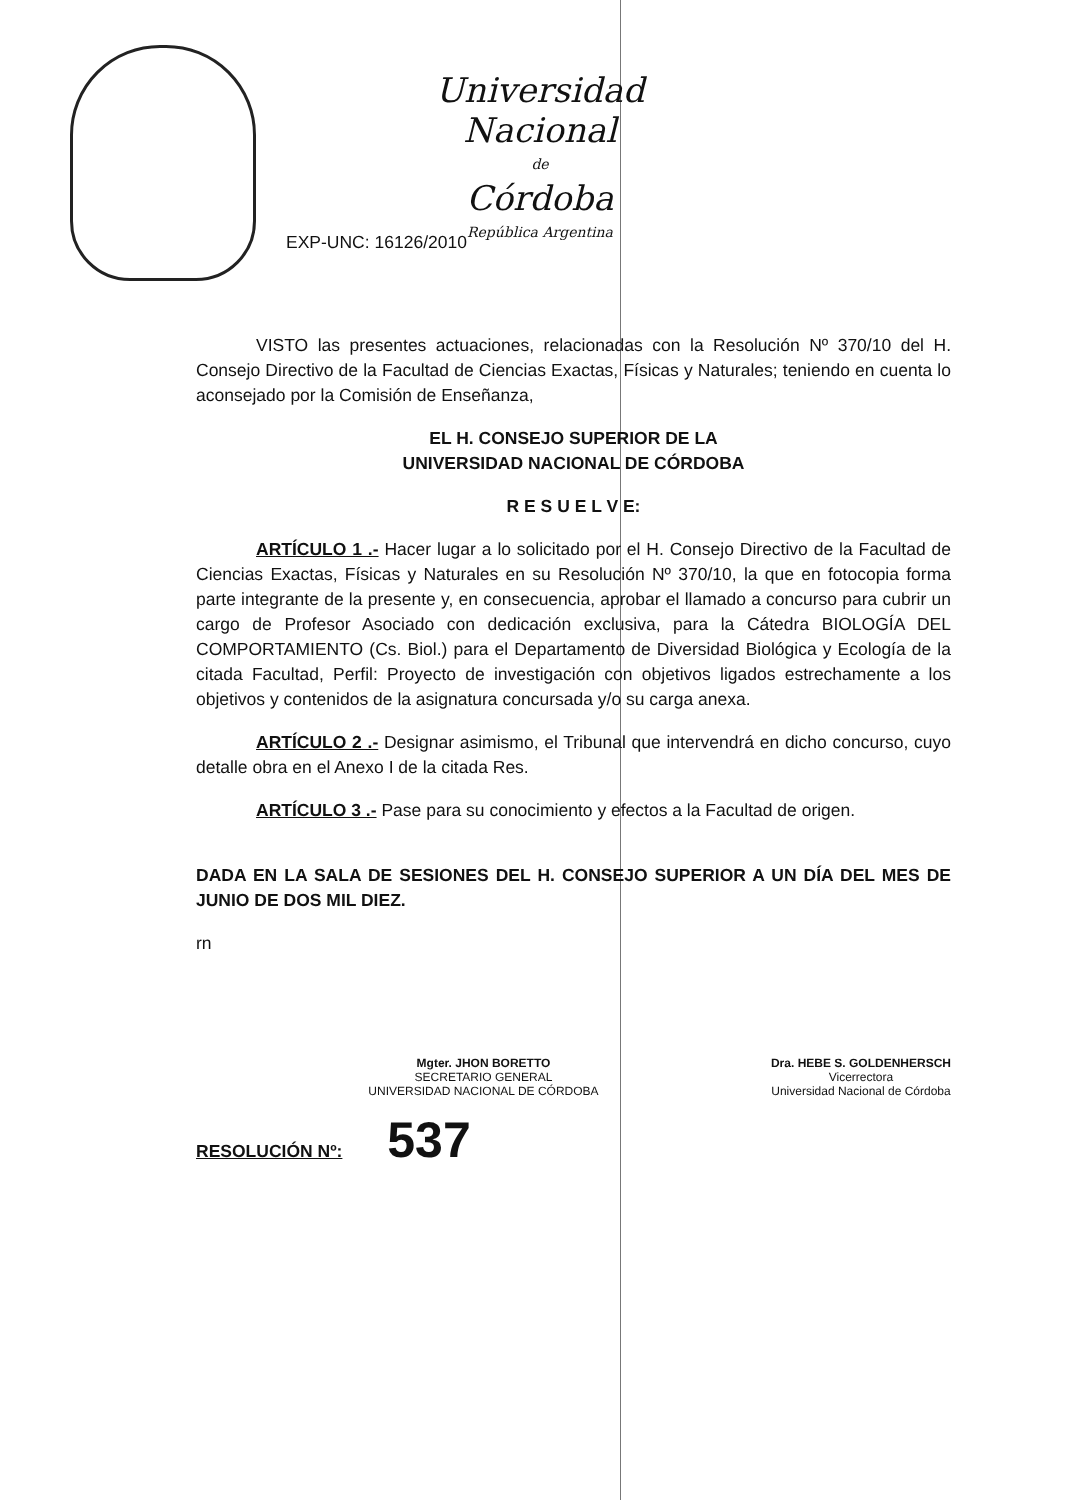Universidad Nacional
de
Córdoba
República Argentina
EXP-UNC: 16126/2010
VISTO las presentes actuaciones, relacionadas con la Resolución Nº 370/10 del H. Consejo Directivo de la Facultad de Ciencias Exactas, Físicas y Naturales; teniendo en cuenta lo aconsejado por la Comisión de Enseñanza,
EL H. CONSEJO SUPERIOR DE LA
UNIVERSIDAD NACIONAL DE CÓRDOBA
R E S U E L V E:
ARTÍCULO 1 .- Hacer lugar a lo solicitado por el H. Consejo Directivo de la Facultad de Ciencias Exactas, Físicas y Naturales en su Resolución Nº 370/10, la que en fotocopia forma parte integrante de la presente y, en consecuencia, aprobar el llamado a concurso para cubrir un cargo de Profesor Asociado con dedicación exclusiva, para la Cátedra BIOLOGÍA DEL COMPORTAMIENTO (Cs. Biol.) para el Departamento de Diversidad Biológica y Ecología de la citada Facultad, Perfil: Proyecto de investigación con objetivos ligados estrechamente a los objetivos y contenidos de la asignatura concursada y/o su carga anexa.
ARTÍCULO 2 .- Designar asimismo, el Tribunal que intervendrá en dicho concurso, cuyo detalle obra en el Anexo I de la citada Res.
ARTÍCULO 3 .- Pase para su conocimiento y efectos a la Facultad de origen.
DADA EN LA SALA DE SESIONES DEL H. CONSEJO SUPERIOR A UN DÍA DEL MES DE JUNIO DE DOS MIL DIEZ.
rn
Mgter. JHON BORETTO
SECRETARIO GENERAL
UNIVERSIDAD NACIONAL DE CÓRDOBA
Dra. HEBE S. GOLDENHERSCH
Vicerrectora
Universidad Nacional de Córdoba
RESOLUCIÓN Nº: 537